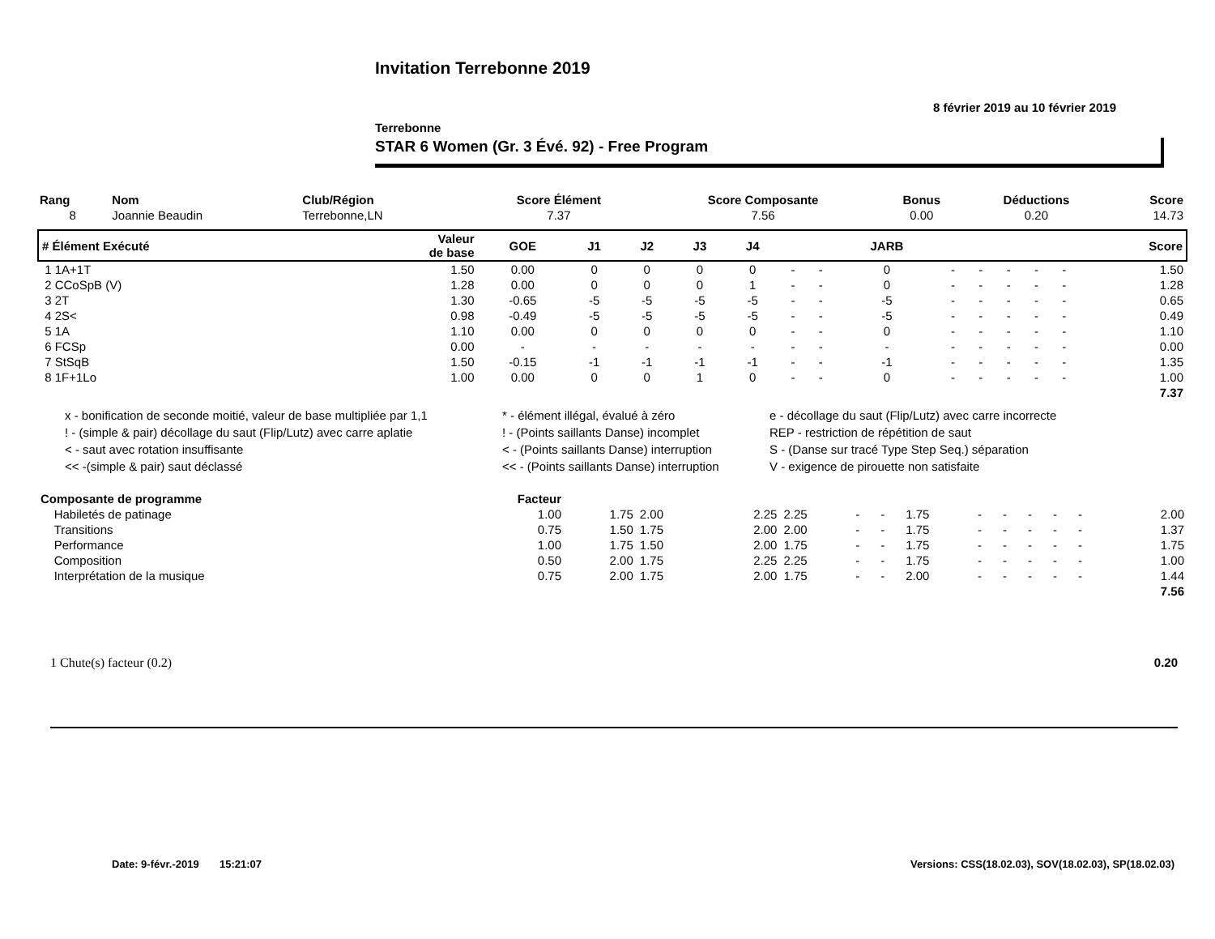Invitation Terrebonne 2019
8 février 2019 au 10 février 2019
Terrebonne
STAR 6 Women (Gr. 3 Évé. 92) - Free Program
| Rang | Nom | Club/Région | Score Élément | Score Composante | Bonus | Déductions | Score |
| --- | --- | --- | --- | --- | --- | --- | --- |
| 8 | Joannie Beaudin | Terrebonne,LN | 7.37 | 7.56 | 0.00 | 0.20 | 14.73 |
| # Élément Exécuté | Valeur de base | GOE | J1 | J2 | J3 | J4 | | | JARB | | | | | | Score |
| --- | --- | --- | --- | --- | --- | --- | --- | --- | --- | --- | --- | --- | --- | --- | --- |
| 1 1A+1T | 1.50 | 0.00 | 0 | 0 | 0 | 0 | - | - | 0 | - | - | - | - | - | 1.50 |
| 2 CCoSpB (V) | 1.28 | 0.00 | 0 | 0 | 0 | 1 | - | - | 0 | - | - | - | - | - | 1.28 |
| 3 2T | 1.30 | -0.65 | -5 | -5 | -5 | -5 | - | - | -5 | - | - | - | - | - | 0.65 |
| 4 2S< | 0.98 | -0.49 | -5 | -5 | -5 | -5 | - | - | -5 | - | - | - | - | - | 0.49 |
| 5 1A | 1.10 | 0.00 | 0 | 0 | 0 | 0 | - | - | 0 | - | - | - | - | - | 1.10 |
| 6 FCSp | 0.00 | - | - | - | - | - | - | - | - | - | - | - | - | - | 0.00 |
| 7 StSqB | 1.50 | -0.15 | -1 | -1 | -1 | -1 | - | - | -1 | - | - | - | - | - | 1.35 |
| 8 1F+1Lo | 1.00 | 0.00 | 0 | 0 | 1 | 0 | - | - | 0 | - | - | - | - | - | 1.00 |
| 7.37 | | | | | | | | | | | | | | | |
x - bonification de seconde moitié, valeur de base multipliée par 1,1
* - élément illégal, évalué à zéro
e - décollage du saut (Flip/Lutz) avec carre incorrecte
! - (simple & pair) décollage du saut (Flip/Lutz) avec carre aplatie
! - (Points saillants Danse) incomplet
REP - restriction de répétition de saut
< - saut avec rotation insuffisante
< - (Points saillants Danse) interruption
S - (Danse sur tracé Type Step Seq.) séparation
<< -(simple & pair) saut déclassé
<< - (Points saillants Danse) interruption
V - exigence de pirouette non satisfaite
| Composante de programme | Facteur | | | | | | | | | | | | | | |
| Habiletés de patinage | 1.00 | 1.75 | 2.00 | 2.25 | 2.25 | - | - | 1.75 | - | - | - | - | - | | 2.00 |
| Transitions | 0.75 | 1.50 | 1.75 | 2.00 | 2.00 | - | - | 1.75 | - | - | - | - | - | | 1.37 |
| Performance | 1.00 | 1.75 | 1.50 | 2.00 | 1.75 | - | - | 1.75 | - | - | - | - | - | | 1.75 |
| Composition | 0.50 | 2.00 | 1.75 | 2.25 | 2.25 | - | - | 1.75 | - | - | - | - | - | | 1.00 |
| Interprétation de la musique | 0.75 | 2.00 | 1.75 | 2.00 | 1.75 | - | - | 2.00 | - | - | - | - | - | | 1.44 |
| 7.56 | | | | | | | | | | | | | | | |
1 Chute(s) facteur (0.2) 0.20
Date: 9-févr.-2019 15:21:07 Versions: CSS(18.02.03), SOV(18.02.03), SP(18.02.03)